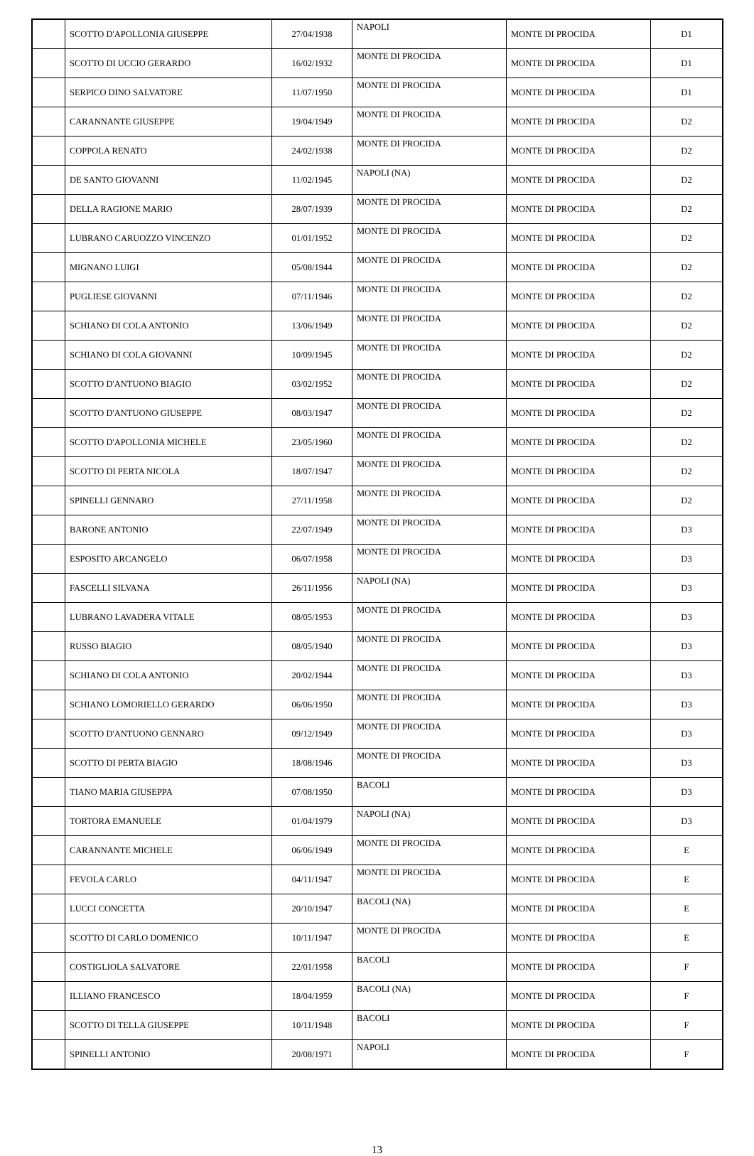| | SCOTTO D'APOLLONIA GIUSEPPE | 27/04/1938 | NAPOLI | MONTE DI PROCIDA | D1 |
| | SCOTTO DI UCCIO GERARDO | 16/02/1932 | MONTE DI PROCIDA | MONTE DI PROCIDA | D1 |
| | SERPICO DINO SALVATORE | 11/07/1950 | MONTE DI PROCIDA | MONTE DI PROCIDA | D1 |
| | CARANNANTE GIUSEPPE | 19/04/1949 | MONTE DI PROCIDA | MONTE DI PROCIDA | D2 |
| | COPPOLA RENATO | 24/02/1938 | MONTE DI PROCIDA | MONTE DI PROCIDA | D2 |
| | DE SANTO GIOVANNI | 11/02/1945 | NAPOLI (NA) | MONTE DI PROCIDA | D2 |
| | DELLA RAGIONE MARIO | 28/07/1939 | MONTE DI PROCIDA | MONTE DI PROCIDA | D2 |
| | LUBRANO CARUOZZO VINCENZO | 01/01/1952 | MONTE DI PROCIDA | MONTE DI PROCIDA | D2 |
| | MIGNANO LUIGI | 05/08/1944 | MONTE DI PROCIDA | MONTE DI PROCIDA | D2 |
| | PUGLIESE GIOVANNI | 07/11/1946 | MONTE DI PROCIDA | MONTE DI PROCIDA | D2 |
| | SCHIANO DI COLA ANTONIO | 13/06/1949 | MONTE DI PROCIDA | MONTE DI PROCIDA | D2 |
| | SCHIANO DI COLA GIOVANNI | 10/09/1945 | MONTE DI PROCIDA | MONTE DI PROCIDA | D2 |
| | SCOTTO D'ANTUONO BIAGIO | 03/02/1952 | MONTE DI PROCIDA | MONTE DI PROCIDA | D2 |
| | SCOTTO D'ANTUONO GIUSEPPE | 08/03/1947 | MONTE DI PROCIDA | MONTE DI PROCIDA | D2 |
| | SCOTTO D'APOLLONIA MICHELE | 23/05/1960 | MONTE DI PROCIDA | MONTE DI PROCIDA | D2 |
| | SCOTTO DI PERTA NICOLA | 18/07/1947 | MONTE DI PROCIDA | MONTE DI PROCIDA | D2 |
| | SPINELLI GENNARO | 27/11/1958 | MONTE DI PROCIDA | MONTE DI PROCIDA | D2 |
| | BARONE ANTONIO | 22/07/1949 | MONTE DI PROCIDA | MONTE DI PROCIDA | D3 |
| | ESPOSITO ARCANGELO | 06/07/1958 | MONTE DI PROCIDA | MONTE DI PROCIDA | D3 |
| | FASCELLI SILVANA | 26/11/1956 | NAPOLI (NA) | MONTE DI PROCIDA | D3 |
| | LUBRANO LAVADERA VITALE | 08/05/1953 | MONTE DI PROCIDA | MONTE DI PROCIDA | D3 |
| | RUSSO BIAGIO | 08/05/1940 | MONTE DI PROCIDA | MONTE DI PROCIDA | D3 |
| | SCHIANO DI COLA ANTONIO | 20/02/1944 | MONTE DI PROCIDA | MONTE DI PROCIDA | D3 |
| | SCHIANO LOMORIELLO GERARDO | 06/06/1950 | MONTE DI PROCIDA | MONTE DI PROCIDA | D3 |
| | SCOTTO D'ANTUONO GENNARO | 09/12/1949 | MONTE DI PROCIDA | MONTE DI PROCIDA | D3 |
| | SCOTTO DI PERTA BIAGIO | 18/08/1946 | MONTE DI PROCIDA | MONTE DI PROCIDA | D3 |
| | TIANO MARIA GIUSEPPA | 07/08/1950 | BACOLI | MONTE DI PROCIDA | D3 |
| | TORTORA EMANUELE | 01/04/1979 | NAPOLI (NA) | MONTE DI PROCIDA | D3 |
| | CARANNANTE MICHELE | 06/06/1949 | MONTE DI PROCIDA | MONTE DI PROCIDA | E |
| | FEVOLA CARLO | 04/11/1947 | MONTE DI PROCIDA | MONTE DI PROCIDA | E |
| | LUCCI CONCETTA | 20/10/1947 | BACOLI (NA) | MONTE DI PROCIDA | E |
| | SCOTTO DI CARLO DOMENICO | 10/11/1947 | MONTE DI PROCIDA | MONTE DI PROCIDA | E |
| | COSTIGLIOLA SALVATORE | 22/01/1958 | BACOLI | MONTE DI PROCIDA | F |
| | ILLIANO FRANCESCO | 18/04/1959 | BACOLI (NA) | MONTE DI PROCIDA | F |
| | SCOTTO DI TELLA GIUSEPPE | 10/11/1948 | BACOLI | MONTE DI PROCIDA | F |
| | SPINELLI ANTONIO | 20/08/1971 | NAPOLI | MONTE DI PROCIDA | F |
13